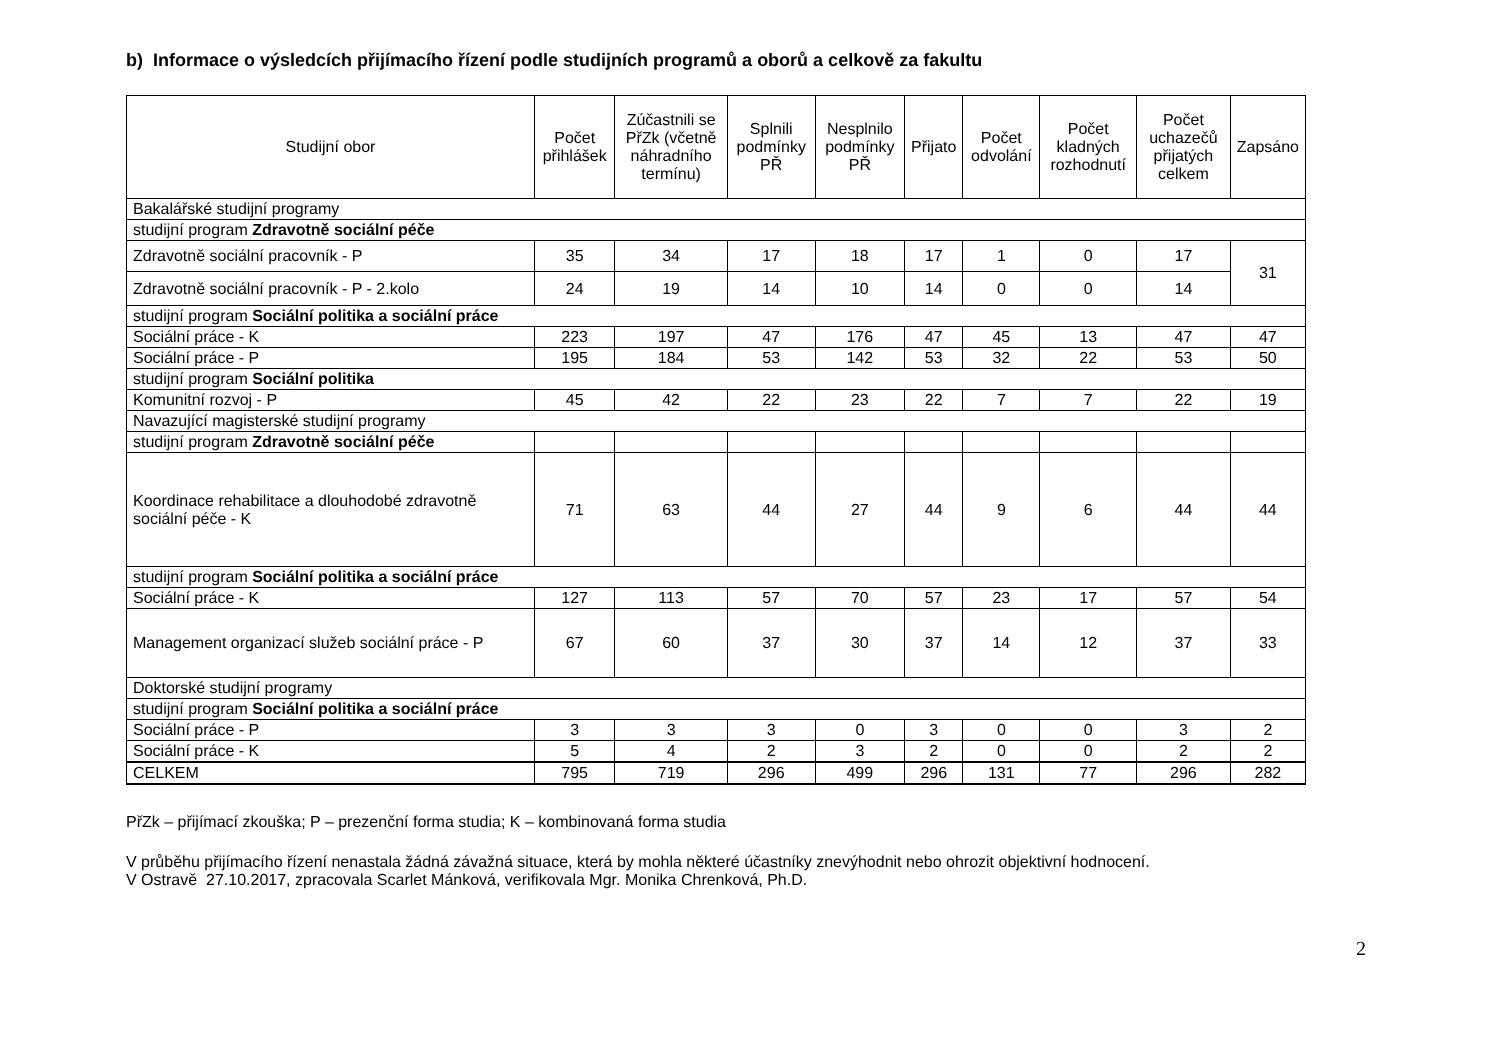b) Informace o výsledcích přijímacího řízení podle studijních programů a oborů a celkově za fakultu
| Studijní obor | Počet přihlášek | Zúčastnili se PřZk (včetně náhradního termínu) | Splnili podmínky PŘ | Nesplnilo podmínky PŘ | Přijato | Počet odvolání | Počet kladných rozhodnutí | Počet uchazečů přijatých celkem | Zapsáno |
| --- | --- | --- | --- | --- | --- | --- | --- | --- | --- |
| Bakalářské studijní programy | | | | | | | | | |
| studijní program Zdravotně sociální péče | | | | | | | | | |
| Zdravotně sociální pracovník - P | 35 | 34 | 17 | 18 | 17 | 1 | 0 | 17 | 31 |
| Zdravotně sociální pracovník - P - 2.kolo | 24 | 19 | 14 | 10 | 14 | 0 | 0 | 14 | |
| studijní program Sociální politika a sociální práce | | | | | | | | | |
| Sociální práce - K | 223 | 197 | 47 | 176 | 47 | 45 | 13 | 47 | 47 |
| Sociální práce - P | 195 | 184 | 53 | 142 | 53 | 32 | 22 | 53 | 50 |
| studijní program Sociální politika | | | | | | | | | |
| Komunitní rozvoj - P | 45 | 42 | 22 | 23 | 22 | 7 | 7 | 22 | 19 |
| Navazující magisterské studijní programy | | | | | | | | | |
| studijní program Zdravotně sociální péče | | | | | | | | | |
| Koordinace rehabilitace a dlouhodobé zdravotně sociální péče - K | 71 | 63 | 44 | 27 | 44 | 9 | 6 | 44 | 44 |
| studijní program Sociální politika a sociální práce | | | | | | | | | |
| Sociální práce - K | 127 | 113 | 57 | 70 | 57 | 23 | 17 | 57 | 54 |
| Management organizací služeb sociální práce - P | 67 | 60 | 37 | 30 | 37 | 14 | 12 | 37 | 33 |
| Doktorské studijní programy | | | | | | | | | |
| studijní program Sociální politika a sociální práce | | | | | | | | | |
| Sociální práce - P | 3 | 3 | 3 | 0 | 3 | 0 | 0 | 3 | 2 |
| Sociální práce - K | 5 | 4 | 2 | 3 | 2 | 0 | 0 | 2 | 2 |
| CELKEM | 795 | 719 | 296 | 499 | 296 | 131 | 77 | 296 | 282 |
PřZk – přijímací zkouška; P – prezenční forma studia; K – kombinovaná forma studia
V průběhu přijímacího řízení nenastala žádná závažná situace, která by mohla některé účastníky znevýhodnit nebo ohrozit objektivní hodnocení.
V Ostravě 27.10.2017, zpracovala Scarlet Mánková, verifikovala Mgr. Monika Chrenková, Ph.D.
2